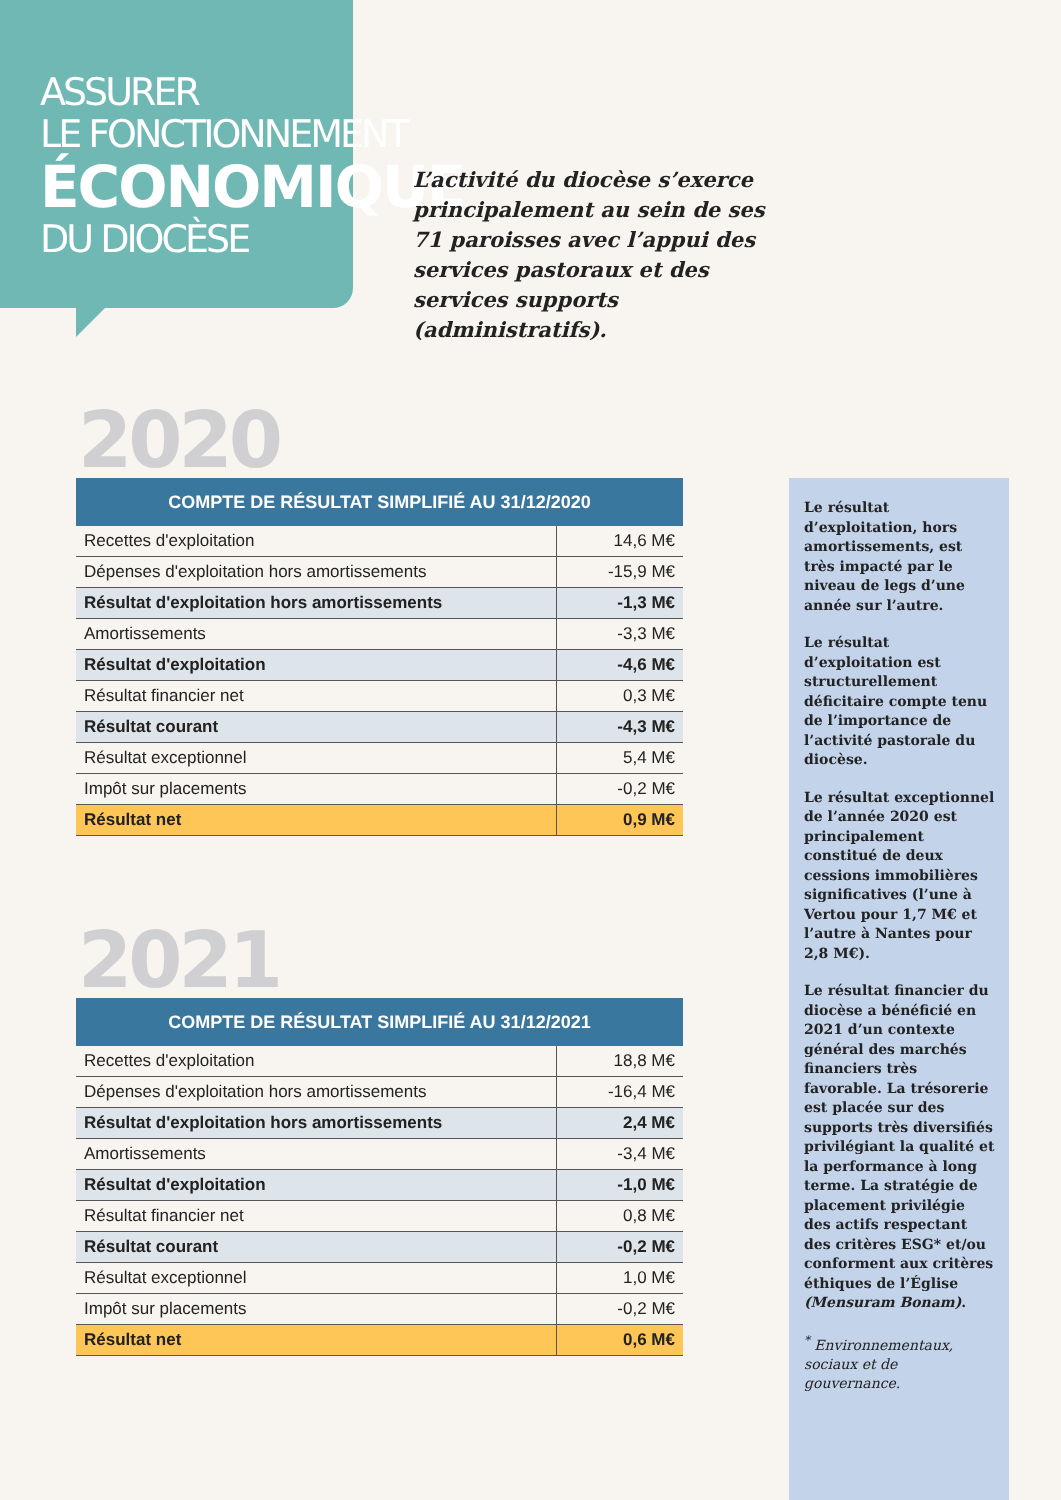ASSURER
LE FONCTIONNEMENT
ÉCONOMIQUE
DU DIOCÈSE
L’activité du diocèse s’exerce principalement au sein de ses 71 paroisses avec l’appui des services pastoraux et des services supports (administratifs).
2020
| COMPTE DE RÉSULTAT SIMPLIFIÉ AU 31/12/2020 | |
| --- | --- |
| Recettes d'exploitation | 14,6 M€ |
| Dépenses d'exploitation hors amortissements | -15,9 M€ |
| Résultat d'exploitation hors amortissements | -1,3 M€ |
| Amortissements | -3,3 M€ |
| Résultat d'exploitation | -4,6 M€ |
| Résultat financier net | 0,3 M€ |
| Résultat courant | -4,3 M€ |
| Résultat exceptionnel | 5,4 M€ |
| Impôt sur placements | -0,2 M€ |
| Résultat net | 0,9 M€ |
2021
| COMPTE DE RÉSULTAT SIMPLIFIÉ AU 31/12/2021 | |
| --- | --- |
| Recettes d'exploitation | 18,8 M€ |
| Dépenses d'exploitation hors amortissements | -16,4 M€ |
| Résultat d'exploitation hors amortissements | 2,4 M€ |
| Amortissements | -3,4 M€ |
| Résultat d'exploitation | -1,0 M€ |
| Résultat financier net | 0,8 M€ |
| Résultat courant | -0,2 M€ |
| Résultat exceptionnel | 1,0 M€ |
| Impôt sur placements | -0,2 M€ |
| Résultat net | 0,6 M€ |
Le résultat d’exploitation, hors amortissements, est très impacté par le niveau de legs d’une année sur l’autre.
Le résultat d’exploitation est structurellement déficitaire compte tenu de l’importance de l’activité pastorale du diocèse.
Le résultat exceptionnel de l’année 2020 est principalement constitué de deux cessions immobilières significatives (l’une à Vertou pour 1,7 M€ et l’autre à Nantes pour 2,8 M€).
Le résultat financier du diocèse a bénéficié en 2021 d’un contexte général des marchés financiers très favorable. La trésorerie est placée sur des supports très diversifiés privilégiant la qualité et la performance à long terme. La stratégie de placement privilégie des actifs respectant des critères ESG* et/ou conforment aux critères éthiques de l’Église (Mensuram Bonam).
<sup>*</sup> Environnementaux, sociaux et de gouvernance.